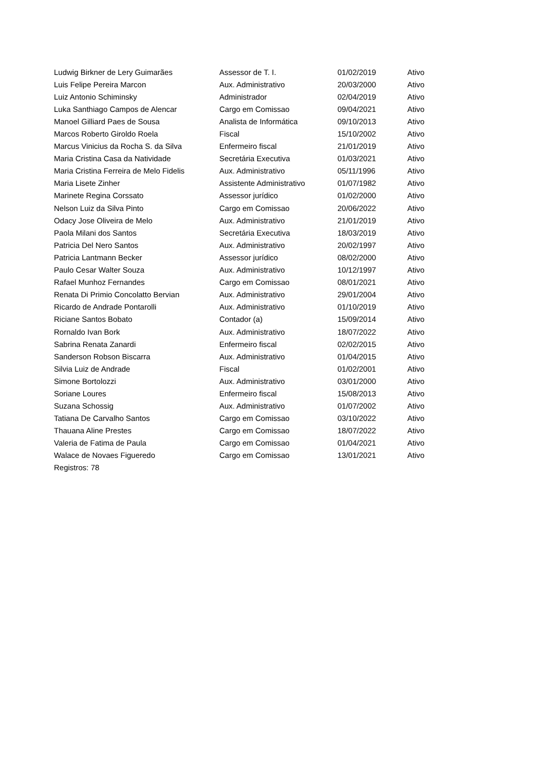| Ludwig Birkner de Lery Guimarães | Assessor de T. I. | 01/02/2019 | Ativo |
| Luis Felipe Pereira Marcon | Aux. Administrativo | 20/03/2000 | Ativo |
| Luiz Antonio Schiminsky | Administrador | 02/04/2019 | Ativo |
| Luka Santhiago Campos de Alencar | Cargo em Comissao | 09/04/2021 | Ativo |
| Manoel Gilliard Paes de Sousa | Analista de Informática | 09/10/2013 | Ativo |
| Marcos Roberto Giroldo Roela | Fiscal | 15/10/2002 | Ativo |
| Marcus Vinicius da Rocha S. da Silva | Enfermeiro fiscal | 21/01/2019 | Ativo |
| Maria Cristina Casa da Natividade | Secretária Executiva | 01/03/2021 | Ativo |
| Maria Cristina Ferreira de Melo Fidelis | Aux. Administrativo | 05/11/1996 | Ativo |
| Maria Lisete Zinher | Assistente Administrativo | 01/07/1982 | Ativo |
| Marinete Regina Corssato | Assessor jurídico | 01/02/2000 | Ativo |
| Nelson Luiz da Silva Pinto | Cargo em Comissao | 20/06/2022 | Ativo |
| Odacy Jose Oliveira de Melo | Aux. Administrativo | 21/01/2019 | Ativo |
| Paola Milani dos Santos | Secretária Executiva | 18/03/2019 | Ativo |
| Patricia Del Nero Santos | Aux. Administrativo | 20/02/1997 | Ativo |
| Patricia Lantmann Becker | Assessor jurídico | 08/02/2000 | Ativo |
| Paulo Cesar Walter Souza | Aux. Administrativo | 10/12/1997 | Ativo |
| Rafael Munhoz Fernandes | Cargo em Comissao | 08/01/2021 | Ativo |
| Renata Di Primio Concolatto Bervian | Aux. Administrativo | 29/01/2004 | Ativo |
| Ricardo de Andrade Pontarolli | Aux. Administrativo | 01/10/2019 | Ativo |
| Riciane Santos Bobato | Contador (a) | 15/09/2014 | Ativo |
| Rornaldo Ivan Bork | Aux. Administrativo | 18/07/2022 | Ativo |
| Sabrina Renata Zanardi | Enfermeiro fiscal | 02/02/2015 | Ativo |
| Sanderson Robson Biscarra | Aux. Administrativo | 01/04/2015 | Ativo |
| Silvia Luiz de Andrade | Fiscal | 01/02/2001 | Ativo |
| Simone Bortolozzi | Aux. Administrativo | 03/01/2000 | Ativo |
| Soriane Loures | Enfermeiro fiscal | 15/08/2013 | Ativo |
| Suzana Schossig | Aux. Administrativo | 01/07/2002 | Ativo |
| Tatiana De Carvalho Santos | Cargo em Comissao | 03/10/2022 | Ativo |
| Thauana Aline Prestes | Cargo em Comissao | 18/07/2022 | Ativo |
| Valeria de Fatima de Paula | Cargo em Comissao | 01/04/2021 | Ativo |
| Walace de Novaes Figueredo | Cargo em Comissao | 13/01/2021 | Ativo |
Registros: 78